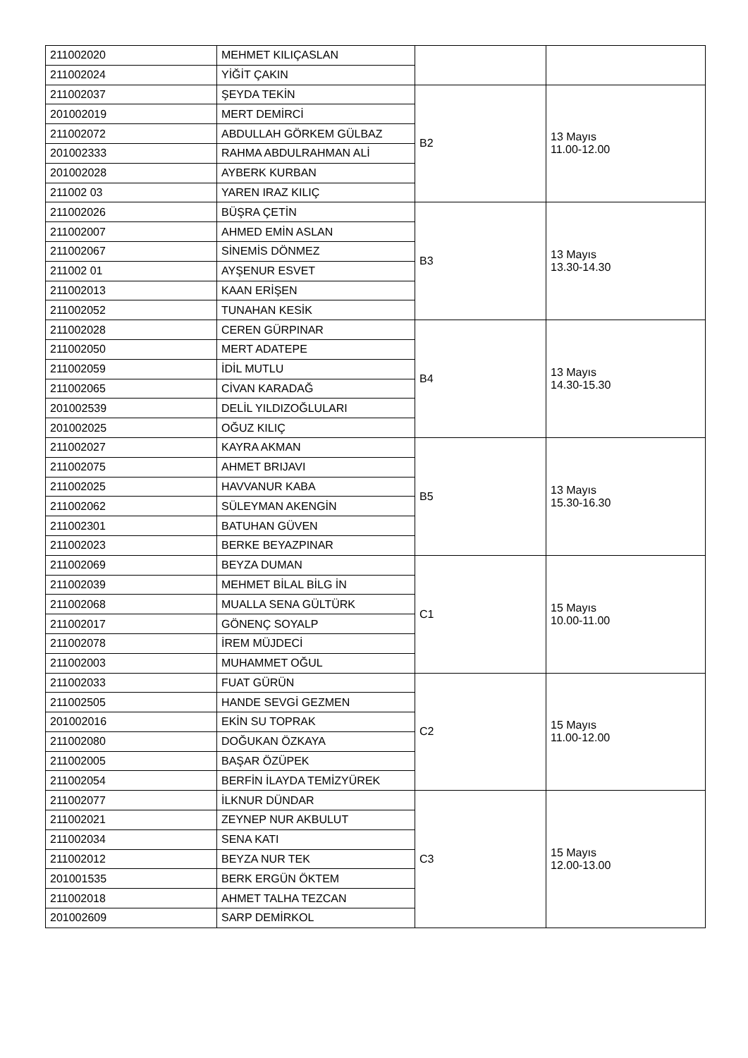| 211002020 | MEHMET KILIÇASLAN | | |
| 211002024 | YİĞİT ÇAKIN | | |
| 211002037 | ŞEYDA TEKİN | B2 | 13 Mayıs 11.00-12.00 |
| 201002019 | MERT DEMİRCİ | | |
| 211002072 | ABDULLAH GÖRKEM GÜLBAZ | | |
| 201002333 | RAHMA ABDULRAHMAN ALİ | | |
| 201002028 | AYBERK KURBAN | | |
| 211002 03 | YAREN IRAZ KILIÇ | | |
| 211002026 | BÜŞRA ÇETİN | B3 | 13 Mayıs 13.30-14.30 |
| 211002007 | AHMED EMİN ASLAN | | |
| 211002067 | SİNEMİS DÖNMEZ | | |
| 211002 01 | AYŞENUR ESVET | | |
| 211002013 | KAAN ERİŞEN | | |
| 211002052 | TUNAHAN KESİK | | |
| 211002028 | CEREN GÜRPINAR | B4 | 13 Mayıs 14.30-15.30 |
| 211002050 | MERT ADATEPE | | |
| 211002059 | İDİL MUTLU | | |
| 211002065 | CİVAN KARADAĞ | | |
| 201002539 | DELİL YILDIZOĞLULARI | | |
| 201002025 | OĞUZ KILIÇ | | |
| 211002027 | KAYRA AKMAN | B5 | 13 Mayıs 15.30-16.30 |
| 211002075 | AHMET BRIJAVI | | |
| 211002025 | HAVVANUR KABA | | |
| 211002062 | SÜLEYMAN AKENGİN | | |
| 211002301 | BATUHAN GÜVEN | | |
| 211002023 | BERKE BEYAZPINAR | | |
| 211002069 | BEYZA DUMAN | C1 | 15 Mayıs 10.00-11.00 |
| 211002039 | MEHMET BİLAL BİLG İN | | |
| 211002068 | MUALLA SENA GÜLTÜRK | | |
| 211002017 | GÖNENÇ SOYALP | | |
| 211002078 | İREM MÜJDECİ | | |
| 211002003 | MUHAMMET OĞUL | | |
| 211002033 | FUAT GÜRÜN | C2 | 15 Mayıs 11.00-12.00 |
| 211002505 | HANDE SEVGİ GEZMEN | | |
| 201002016 | EKİN SU TOPRAK | | |
| 211002080 | DOĞUKAN ÖZKAYA | | |
| 211002005 | BAŞAR ÖZÜPEK | | |
| 211002054 | BERFİN İLAYDA TEMİZYÜREK | | |
| 211002077 | İLKNUR DÜNDAR | C3 | 15 Mayıs 12.00-13.00 |
| 211002021 | ZEYNEP NUR AKBULUT | | |
| 211002034 | SENA KATI | | |
| 211002012 | BEYZA NUR TEK | | |
| 201001535 | BERK ERGÜN ÖKTEM | | |
| 211002018 | AHMET TALHA TEZCAN | | |
| 201002609 | SARP DEMİRKOL | | |